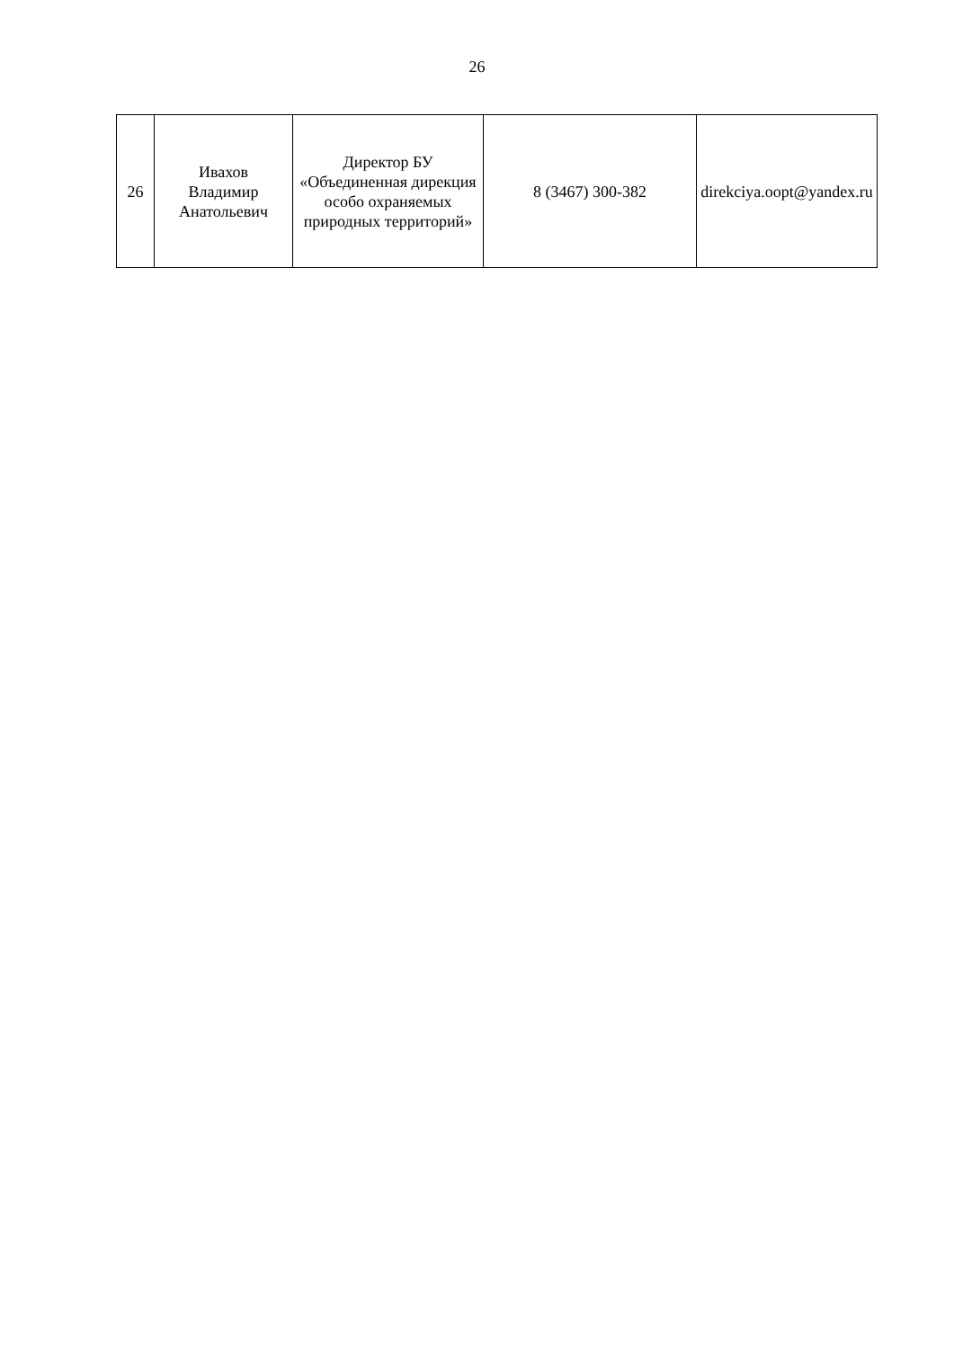26
| 26 | Ивахов Владимир Анатольевич | Директор БУ «Объединенная дирекция особо охраняемых природных территорий» | 8 (3467) 300-382 | direkciya.oopt@yandex.ru |